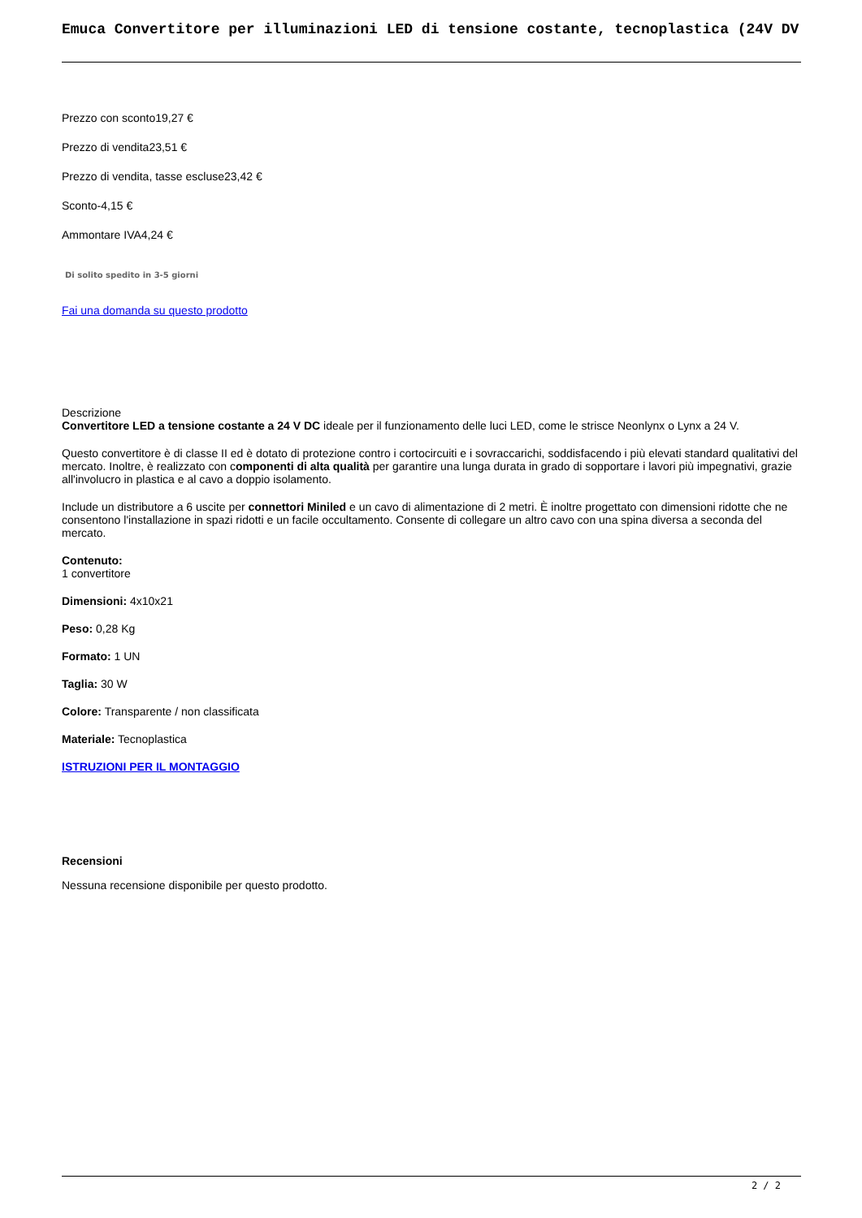Emuca Convertitore per illuminazioni LED di tensione costante, tecnoplastica (24V DV
Prezzo con sconto19,27 €
Prezzo di vendita23,51 €
Prezzo di vendita, tasse escluse23,42 €
Sconto-4,15 €
Ammontare IVA4,24 €
Di solito spedito in 3-5 giorni
Fai una domanda su questo prodotto
Descrizione
Convertitore LED a tensione costante a 24 V DC ideale per il funzionamento delle luci LED, come le strisce Neonlynx o Lynx a 24 V.
Questo convertitore è di classe II ed è dotato di protezione contro i cortocircuiti e i sovraccarichi, soddisfacendo i più elevati standard qualitativi del mercato. Inoltre, è realizzato con componenti di alta qualità per garantire una lunga durata in grado di sopportare i lavori più impegnativi, grazie all'involucro in plastica e al cavo a doppio isolamento.
Include un distributore a 6 uscite per connettori Miniled e un cavo di alimentazione di 2 metri. È inoltre progettato con dimensioni ridotte che ne consentono l'installazione in spazi ridotti e un facile occultamento. Consente di collegare un altro cavo con una spina diversa a seconda del mercato.
Contenuto:
1 convertitore
Dimensioni: 4x10x21
Peso: 0,28 Kg
Formato: 1 UN
Taglia: 30 W
Colore: Transparente / non classificata
Materiale: Tecnoplastica
ISTRUZIONI PER IL MONTAGGIO
Recensioni
Nessuna recensione disponibile per questo prodotto.
2 / 2